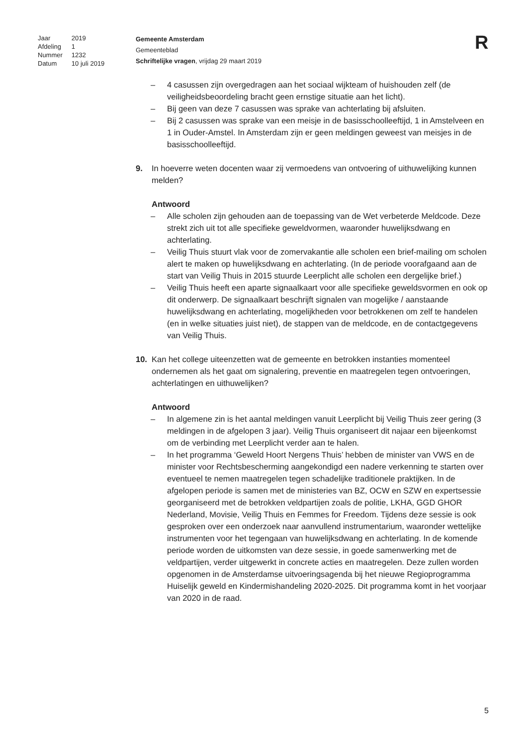| Jaar | 2019 |
| Afdeling | 1 |
| Nummer | 1232 |
| Datum | 10 juli 2019 |
Gemeente Amsterdam
Gemeenteblad
Schriftelijke vragen, vrijdag 29 maart 2019
R
– 4 casussen zijn overgedragen aan het sociaal wijkteam of huishouden zelf (de veiligheidsbeoordeling bracht geen ernstige situatie aan het licht).
– Bij geen van deze 7 casussen was sprake van achterlating bij afsluiten.
– Bij 2 casussen was sprake van een meisje in de basisschoolleeftijd, 1 in Amstelveen en 1 in Ouder-Amstel. In Amsterdam zijn er geen meldingen geweest van meisjes in de basisschoolleeftijd.
9. In hoeverre weten docenten waar zij vermoedens van ontvoering of uithuwelijking kunnen melden?
Antwoord
– Alle scholen zijn gehouden aan de toepassing van de Wet verbeterde Meldcode. Deze strekt zich uit tot alle specifieke geweldvormen, waaronder huwelijksdwang en achterlating.
– Veilig Thuis stuurt vlak voor de zomervakantie alle scholen een brief-mailing om scholen alert te maken op huwelijksdwang en achterlating. (In de periode voorafgaand aan de start van Veilig Thuis in 2015 stuurde Leerplicht alle scholen een dergelijke brief.)
– Veilig Thuis heeft een aparte signaalkaart voor alle specifieke geweldsvormen en ook op dit onderwerp. De signaalkaart beschrijft signalen van mogelijke / aanstaande huwelijksdwang en achterlating, mogelijkheden voor betrokkenen om zelf te handelen (en in welke situaties juist niet), de stappen van de meldcode, en de contactgegevens van Veilig Thuis.
10. Kan het college uiteenzetten wat de gemeente en betrokken instanties momenteel ondernemen als het gaat om signalering, preventie en maatregelen tegen ontvoeringen, achterlatingen en uithuwelijken?
Antwoord
– In algemene zin is het aantal meldingen vanuit Leerplicht bij Veilig Thuis zeer gering (3 meldingen in de afgelopen 3 jaar). Veilig Thuis organiseert dit najaar een bijeenkomst om de verbinding met Leerplicht verder aan te halen.
– In het programma ‘Geweld Hoort Nergens Thuis’ hebben de minister van VWS en de minister voor Rechtsbescherming aangekondigd een nadere verkenning te starten over eventueel te nemen maatregelen tegen schadelijke traditionele praktijken. In de afgelopen periode is samen met de ministeries van BZ, OCW en SZW en expertsessie georganiseerd met de betrokken veldpartijen zoals de politie, LKHA, GGD GHOR Nederland, Movisie, Veilig Thuis en Femmes for Freedom. Tijdens deze sessie is ook gesproken over een onderzoek naar aanvullend instrumentarium, waaronder wettelijke instrumenten voor het tegengaan van huwelijksdwang en achterlating. In de komende periode worden de uitkomsten van deze sessie, in goede samenwerking met de veldpartijen, verder uitgewerkt in concrete acties en maatregelen. Deze zullen worden opgenomen in de Amsterdamse uitvoeringsagenda bij het nieuwe Regioprogramma Huiselijk geweld en Kindermishandeling 2020-2025. Dit programma komt in het voorjaar van 2020 in de raad.
5